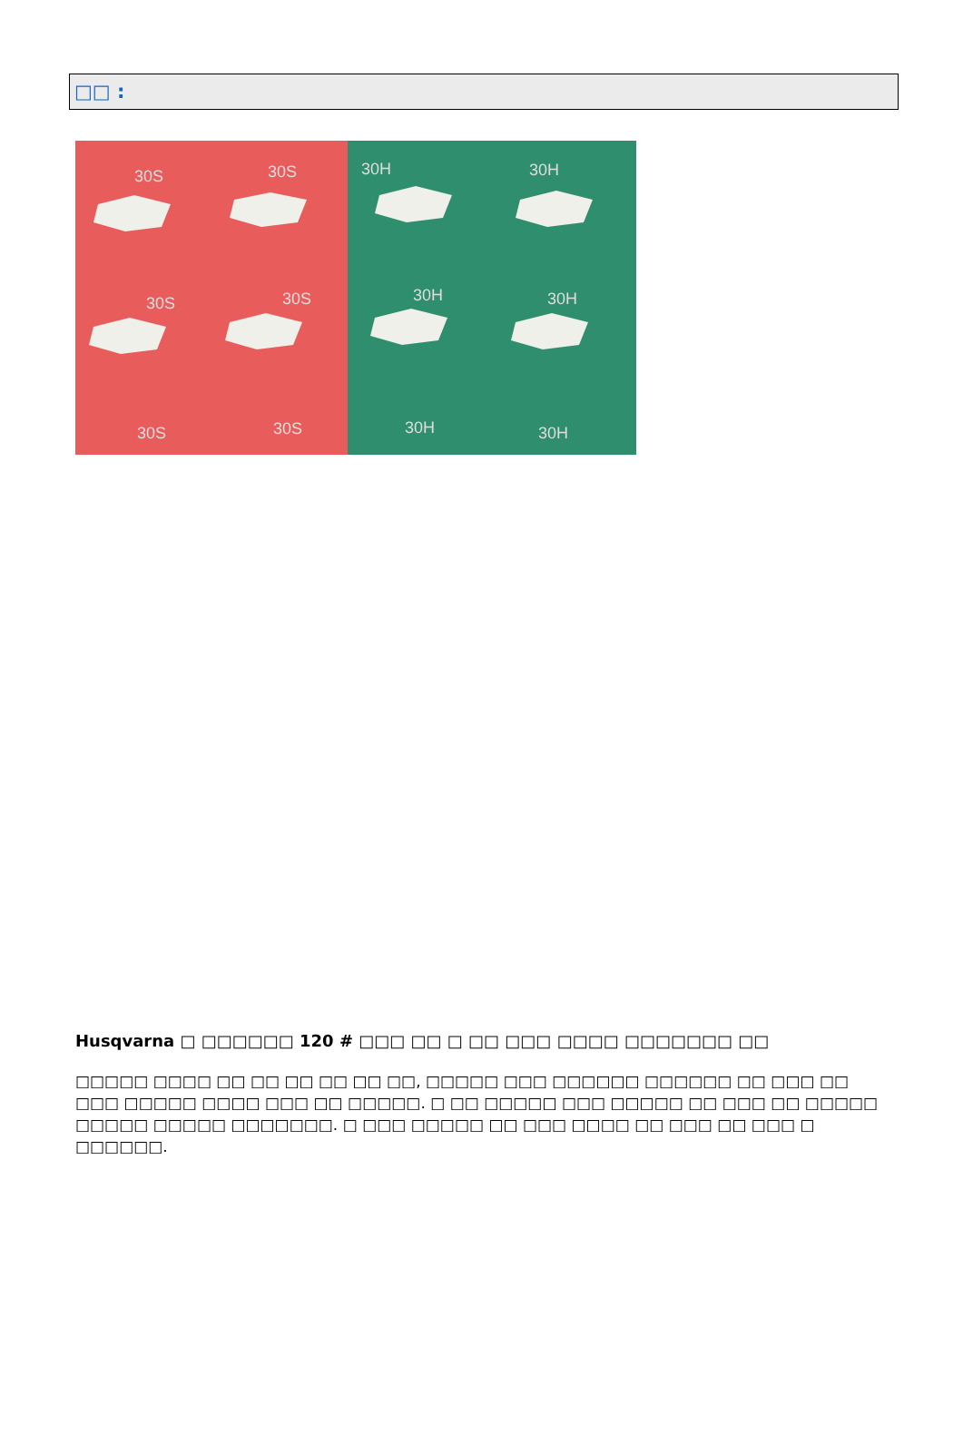□□ :
30S
30S
30H
30H
30S
30S
30H
30H
30S
30S
30H
30H
Husqvarna □ □□□□□□ 120 # □□□ □□ □ □□ □□□ □□□□ □□□□□□□ □□
□□□□□ □□□□ □□ □□ □□ □□ □□ □□, □□□□□ □□□ □□□□□□ □□□□□□ □□ □□□ □□ □□□ □□□□□ □□□□ □□□ □□ □□□□□. □ □□ □□□□□ □□□ □□□□□ □□ □□□ □□ □□□□□ □□□□□ □□□□□ □□□□□□□. □ □□□ □□□□□ □□ □□□ □□□□ □□ □□□ □□ □□□ □ □□□□□□.